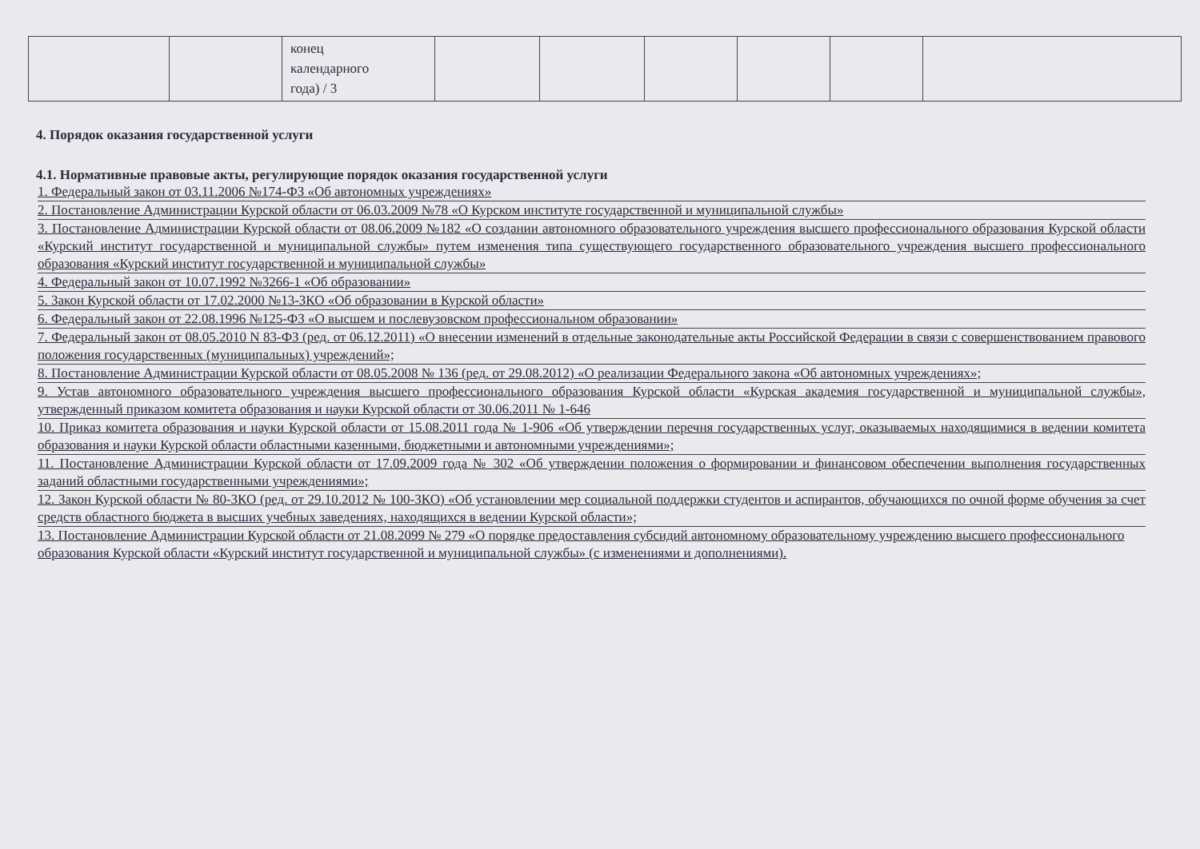| | | конец календарного года) / 3 | | | | | | |
4. Порядок оказания государственной услуги
4.1. Нормативные правовые акты, регулирующие порядок оказания государственной услуги
1. Федеральный закон от 03.11.2006 №174-ФЗ «Об автономных учреждениях»
2. Постановление Администрации Курской области от 06.03.2009 №78 «О Курском институте государственной и муниципальной службы»
3. Постановление Администрации Курской области от 08.06.2009 №182 «О создании автономного образовательного учреждения высшего профессионального образования Курской области «Курский институт государственной и муниципальной службы» путем изменения типа существующего государственного образовательного учреждения высшего профессионального образования «Курский институт государственной и муниципальной службы»
4. Федеральный закон от 10.07.1992 №3266-1 «Об образовании»
5. Закон Курской области от 17.02.2000 №13-ЗКО «Об образовании в Курской области»
6. Федеральный закон от 22.08.1996 №125-ФЗ «О высшем и послевузовском профессиональном образовании»
7. Федеральный закон от 08.05.2010 N 83-ФЗ (ред. от 06.12.2011) «О внесении изменений в отдельные законодательные акты Российской Федерации в связи с совершенствованием правового положения государственных (муниципальных) учреждений»;
8. Постановление Администрации Курской области от 08.05.2008 № 136 (ред. от 29.08.2012) «О реализации Федерального закона «Об автономных учреждениях»;
9. Устав автономного образовательного учреждения высшего профессионального образования Курской области «Курская академия государственной и муниципальной службы», утвержденный приказом комитета образования и науки Курской области от 30.06.2011 № 1-646
10. Приказ комитета образования и науки Курской области от 15.08.2011 года № 1-906 «Об утверждении перечня государственных услуг, оказываемых находящимися в ведении комитета образования и науки Курской области областными казенными, бюджетными и автономными учреждениями»;
11. Постановление Администрации Курской области от 17.09.2009 года № 302 «Об утверждении положения о формировании и финансовом обеспечении выполнения государственных заданий областными государственными учреждениями»;
12. Закон Курской области № 80-ЗКО (ред. от 29.10.2012 № 100-ЗКО) «Об установлении мер социальной поддержки студентов и аспирантов, обучающихся по очной форме обучения за счет средств областного бюджета в высших учебных заведениях, находящихся в ведении Курской области»;
13. Постановление Администрации Курской области от 21.08.2099 № 279 «О порядке предоставления субсидий автономному образовательному учреждению высшего профессионального образования Курской области «Курский институт государственной и муниципальной службы» (с изменениями и дополнениями).